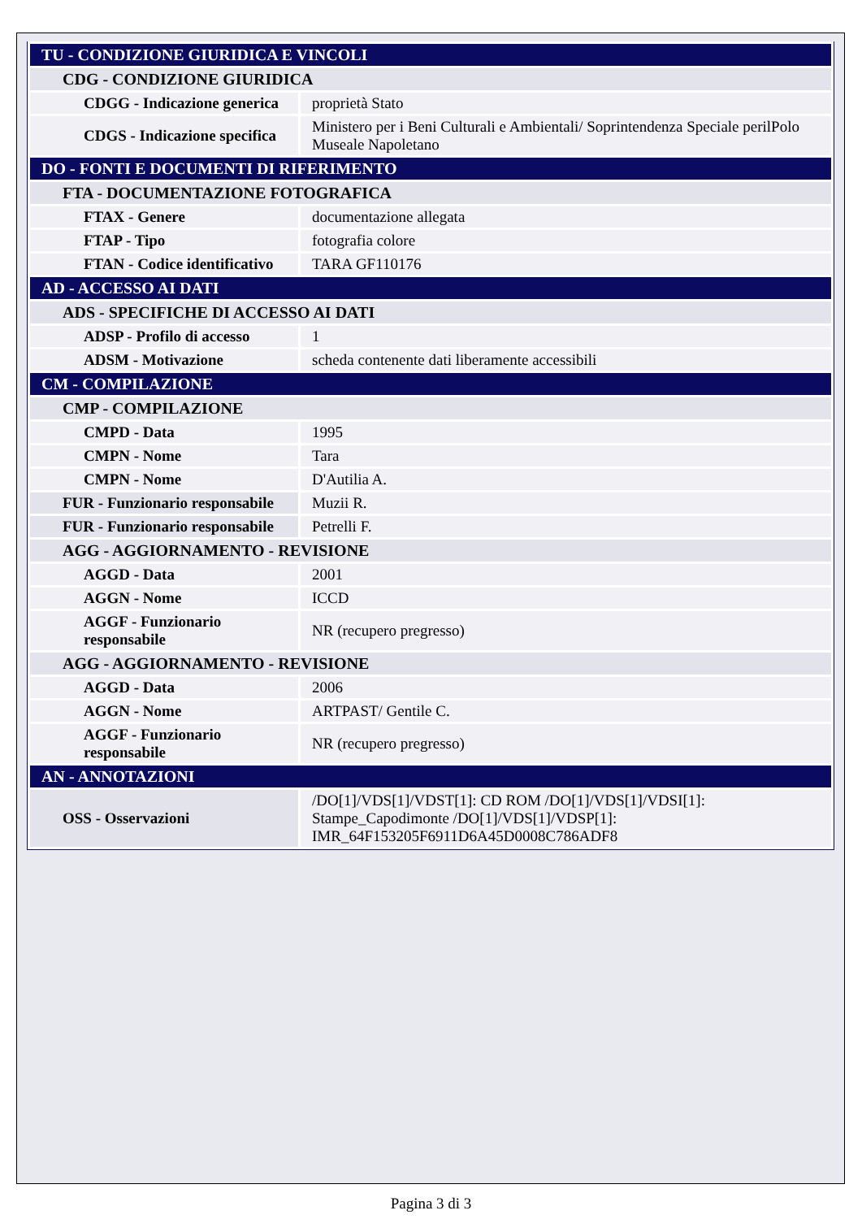| TU - CONDIZIONE GIURIDICA E VINCOLI | |
| CDG - CONDIZIONE GIURIDICA | |
| CDGG - Indicazione generica | proprietà Stato |
| CDGS - Indicazione specifica | Ministero per i Beni Culturali e Ambientali/ Soprintendenza Speciale perilPolo Museale Napoletano |
| DO - FONTI E DOCUMENTI DI RIFERIMENTO | |
| FTA - DOCUMENTAZIONE FOTOGRAFICA | |
| FTAX - Genere | documentazione allegata |
| FTAP - Tipo | fotografia colore |
| FTAN - Codice identificativo | TARA GF110176 |
| AD - ACCESSO AI DATI | |
| ADS - SPECIFICHE DI ACCESSO AI DATI | |
| ADSP - Profilo di accesso | 1 |
| ADSM - Motivazione | scheda contenente dati liberamente accessibili |
| CM - COMPILAZIONE | |
| CMP - COMPILAZIONE | |
| CMPD - Data | 1995 |
| CMPN - Nome | Tara |
| CMPN - Nome | D'Autilia A. |
| FUR - Funzionario responsabile | Muzii R. |
| FUR - Funzionario responsabile | Petrelli F. |
| AGG - AGGIORNAMENTO - REVISIONE | |
| AGGD - Data | 2001 |
| AGGN - Nome | ICCD |
| AGGF - Funzionario responsabile | NR (recupero pregresso) |
| AGG - AGGIORNAMENTO - REVISIONE | |
| AGGD - Data | 2006 |
| AGGN - Nome | ARTPAST/ Gentile C. |
| AGGF - Funzionario responsabile | NR (recupero pregresso) |
| AN - ANNOTAZIONI | |
| OSS - Osservazioni | /DO[1]/VDS[1]/VDST[1]: CD ROM /DO[1]/VDS[1]/VDSI[1]: Stampe_Capodimonte /DO[1]/VDS[1]/VDSP[1]: IMR_64F153205F6911D6A45D0008C786ADF8 |
Pagina 3 di 3